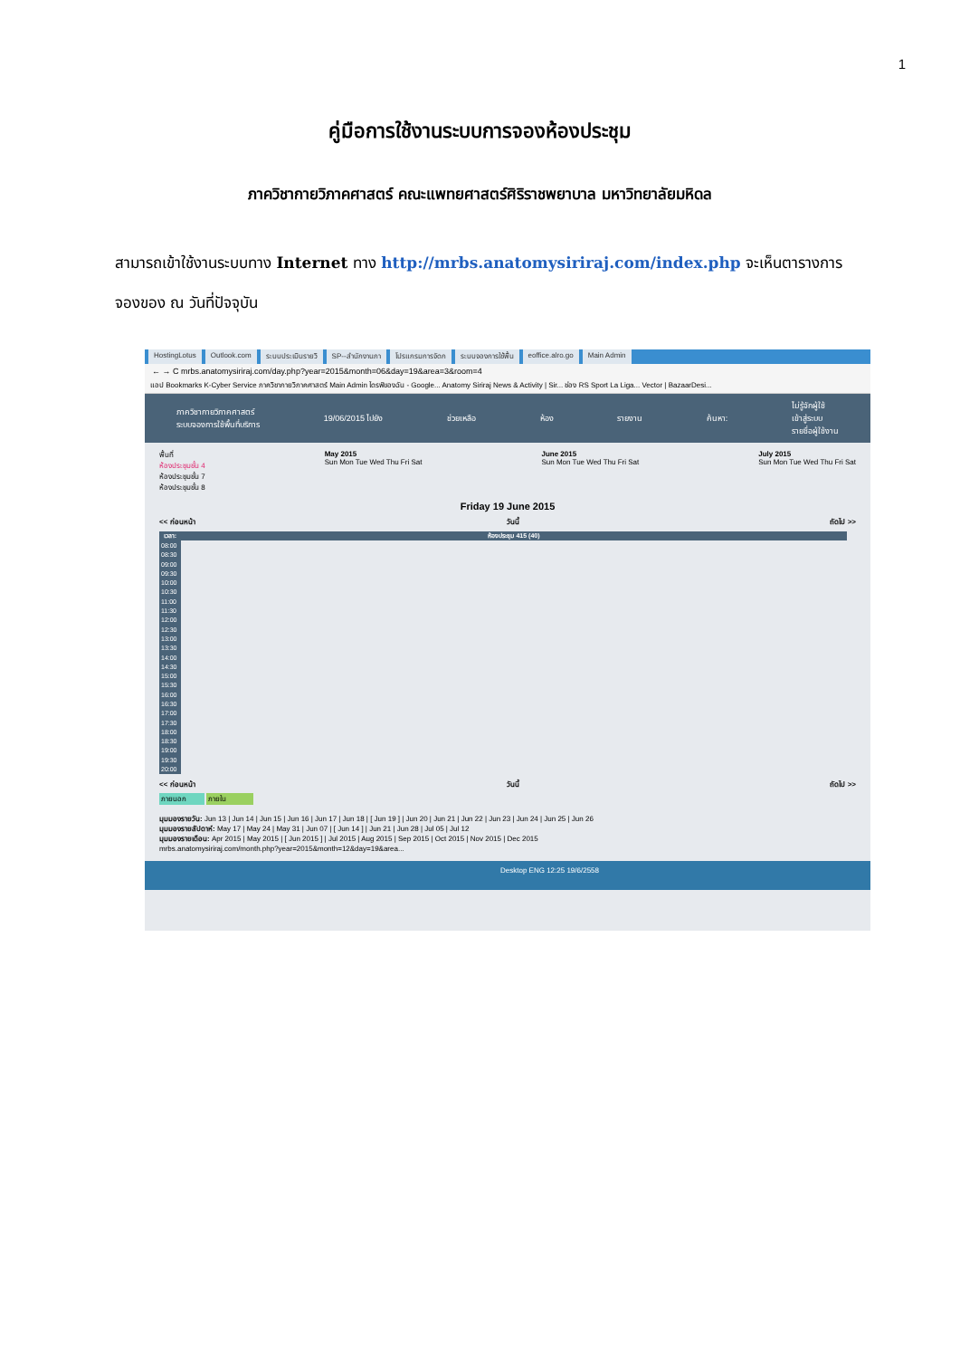1
คู่มือการใช้งานระบบการจองห้องประชุม
ภาควิชากายวิภาคศาสตร์ คณะแพทยศาสตร์ศิริราชพยาบาล มหาวิทยาลัยมหิดล
สามารถเข้าใช้งานระบบทาง Internet ทาง http://mrbs.anatomysiriraj.com/index.php จะเห็นตารางการ
จองของ ณ วันที่ปัจจุบัน
HostingLotus Outlook.com ระบบประเมินรายวิ SP--สำนักงานภา โปรแกรมการจัดก ระบบจองการใช้พื้น eoffice.alro.go Main Admin
← → C mrbs.anatomysiriraj.com/day.php?year=2015&month=06&day=19&area=3&room=4
แอป Bookmarks K-Cyber Service ภาควิชากายวิภาคศาสตร์ Main Admin ไดรฟ์ของฉัน - Google... Anatomy Siriraj News & Activity | Sir... ช่อง RS Sport La Liga... Vector | BazaarDesi...
ภาควิชากายวิภาคศาสตร์
ระบบจองการใช้พื้นที่บริการ
19/06/2015 ไปยัง ช่วยเหลือ ห้อง รายงาน ค้นหา:
ไม่รู้จักผู้ใช้
เข้าสู่ระบบ
รายชื่อผู้ใช้งาน
พื้นที่
ห้องประชุมชั้น 4
ห้องประชุมชั้น 7
ห้องประชุมชั้น 8
May 2015
Sun Mon Tue Wed Thu Fri Sat
June 2015
Sun Mon Tue Wed Thu Fri Sat
July 2015
Sun Mon Tue Wed Thu Fri Sat
Friday 19 June 2015
<< ก่อนหน้า วันนี้ ถัดไป >>
| เวลา: | ห้องประชุม 415 (40) |
| --- | --- |
| 08:00 | |
| 08:30 | |
| 09:00 | |
| 09:30 | |
| 10:00 | |
| 10:30 | |
| 11:00 | |
| 11:30 | |
| 12:00 | |
| 12:30 | |
| 13:00 | |
| 13:30 | |
| 14:00 | |
| 14:30 | |
| 15:00 | |
| 15:30 | |
| 16:00 | |
| 16:30 | |
| 17:00 | |
| 17:30 | |
| 18:00 | |
| 18:30 | |
| 19:00 | |
| 19:30 | |
| 20:00 | |
<< ก่อนหน้า วันนี้ ถัดไป >>
ภายนอก ภายใน
มุมมองรายวัน: Jun 13 | Jun 14 | Jun 15 | Jun 16 | Jun 17 | Jun 18 | [ Jun 19 ] | Jun 20 | Jun 21 | Jun 22 | Jun 23 | Jun 24 | Jun 25 | Jun 26
มุมมองรายสัปดาห์: May 17 | May 24 | May 31 | Jun 07 | [ Jun 14 ] | Jun 21 | Jun 28 | Jul 05 | Jul 12
มุมมองรายเดือน: Apr 2015 | May 2015 | [ Jun 2015 ] | Jul 2015 | Aug 2015 | Sep 2015 | Oct 2015 | Nov 2015 | Dec 2015
mrbs.anatomysiriraj.com/month.php?year=2015&month=12&day=19&area...
Desktop ENG 12:25 19/6/2558